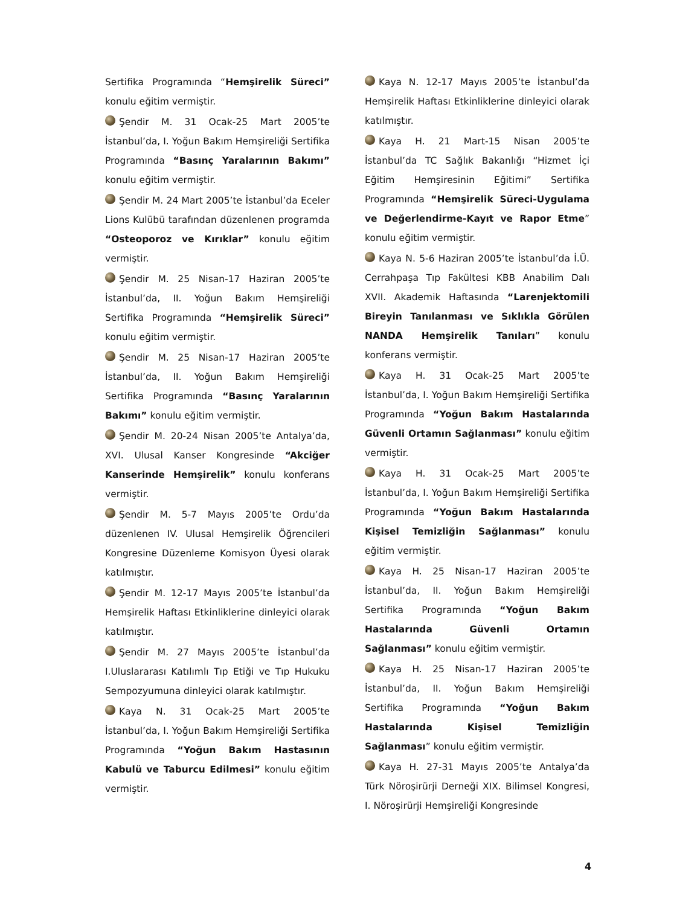Sertifika Programında “Hemşirelik Süreci” konulu eğitim vermiştir.
Şendir M. 31 Ocak-25 Mart 2005’te İstanbul’da, I. Yoğun Bakım Hemşireliği Sertifika Programında “Basınç Yaralarının Bakımı” konulu eğitim vermiştir.
Şendir M. 24 Mart 2005’te İstanbul’da Eceler Lions Kulübü tarafından düzenlenen programda “Osteoporoz ve Kırıklar” konulu eğitim vermiştir.
Şendir M. 25 Nisan-17 Haziran 2005’te İstanbul’da, II. Yoğun Bakım Hemşireliği Sertifika Programında “Hemşirelik Süreci” konulu eğitim vermiştir.
Şendir M. 25 Nisan-17 Haziran 2005’te İstanbul’da, II. Yoğun Bakım Hemşireliği Sertifika Programında “Basınç Yaralarının Bakımı” konulu eğitim vermiştir.
Şendir M. 20-24 Nisan 2005’te Antalya’da, XVI. Ulusal Kanser Kongresinde “Akciğer Kanserinde Hemşirelik” konulu konferans vermiştir.
Şendir M. 5-7 Mayıs 2005’te Ordu’da düzenlenen IV. Ulusal Hemşirelik Öğrencileri Kongresine Düzenleme Komisyon Üyesi olarak katılmıştır.
Şendir M. 12-17 Mayıs 2005’te İstanbul’da Hemşirelik Haftası Etkinliklerine dinleyici olarak katılmıştır.
Şendir M. 27 Mayıs 2005’te İstanbul’da I.Uluslararası Katılımlı Tıp Etiği ve Tıp Hukuku Sempozyumuna dinleyici olarak katılmıştır.
Kaya N. 31 Ocak-25 Mart 2005’te İstanbul’da, I. Yoğun Bakım Hemşireliği Sertifika Programında “Yoğun Bakım Hastasının Kabulü ve Taburcu Edilmesi” konulu eğitim vermiştir.
Kaya N. 12-17 Mayıs 2005’te İstanbul’da Hemşirelik Haftası Etkinliklerine dinleyici olarak katılmıştır.
Kaya H. 21 Mart-15 Nisan 2005’te İstanbul’da TC Sağlık Bakanlığı “Hizmet İçi Eğitim Hemşiresinin Eğitimi” Sertifika Programında “Hemşirelik Süreci-Uygulama ve Değerlendirme-Kayıt ve Rapor Etme” konulu eğitim vermiştir.
Kaya N. 5-6 Haziran 2005’te İstanbul’da İ.Ü. Cerrahpaşa Tıp Fakültesi KBB Anabilim Dalı XVII. Akademik Haftasında “Larenjektomili Bireyin Tanılanması ve Sıklıkla Görülen NANDA Hemşirelik Tanıları” konulu konferans vermiştir.
Kaya H. 31 Ocak-25 Mart 2005’te İstanbul’da, I. Yoğun Bakım Hemşireliği Sertifika Programında “Yoğun Bakım Hastalarında Güvenli Ortamın Sağlanması” konulu eğitim vermiştir.
Kaya H. 31 Ocak-25 Mart 2005’te İstanbul’da, I. Yoğun Bakım Hemşireliği Sertifika Programında “Yoğun Bakım Hastalarında Kişisel Temizliğin Sağlanması” konulu eğitim vermiştir.
Kaya H. 25 Nisan-17 Haziran 2005’te İstanbul’da, II. Yoğun Bakım Hemşireliği Sertifika Programında “Yoğun Bakım Hastalarında Güvenli Ortamın Sağlanması” konulu eğitim vermiştir.
Kaya H. 25 Nisan-17 Haziran 2005’te İstanbul’da, II. Yoğun Bakım Hemşireliği Sertifika Programında “Yoğun Bakım Hastalarında Kişisel Temizliğin Sağlanması” konulu eğitim vermiştir.
Kaya H. 27-31 Mayıs 2005’te Antalya’da Türk Nöroşirürji Derneği XIX. Bilimsel Kongresi, I. Nöroşirürji Hemşireliği Kongresinde
4